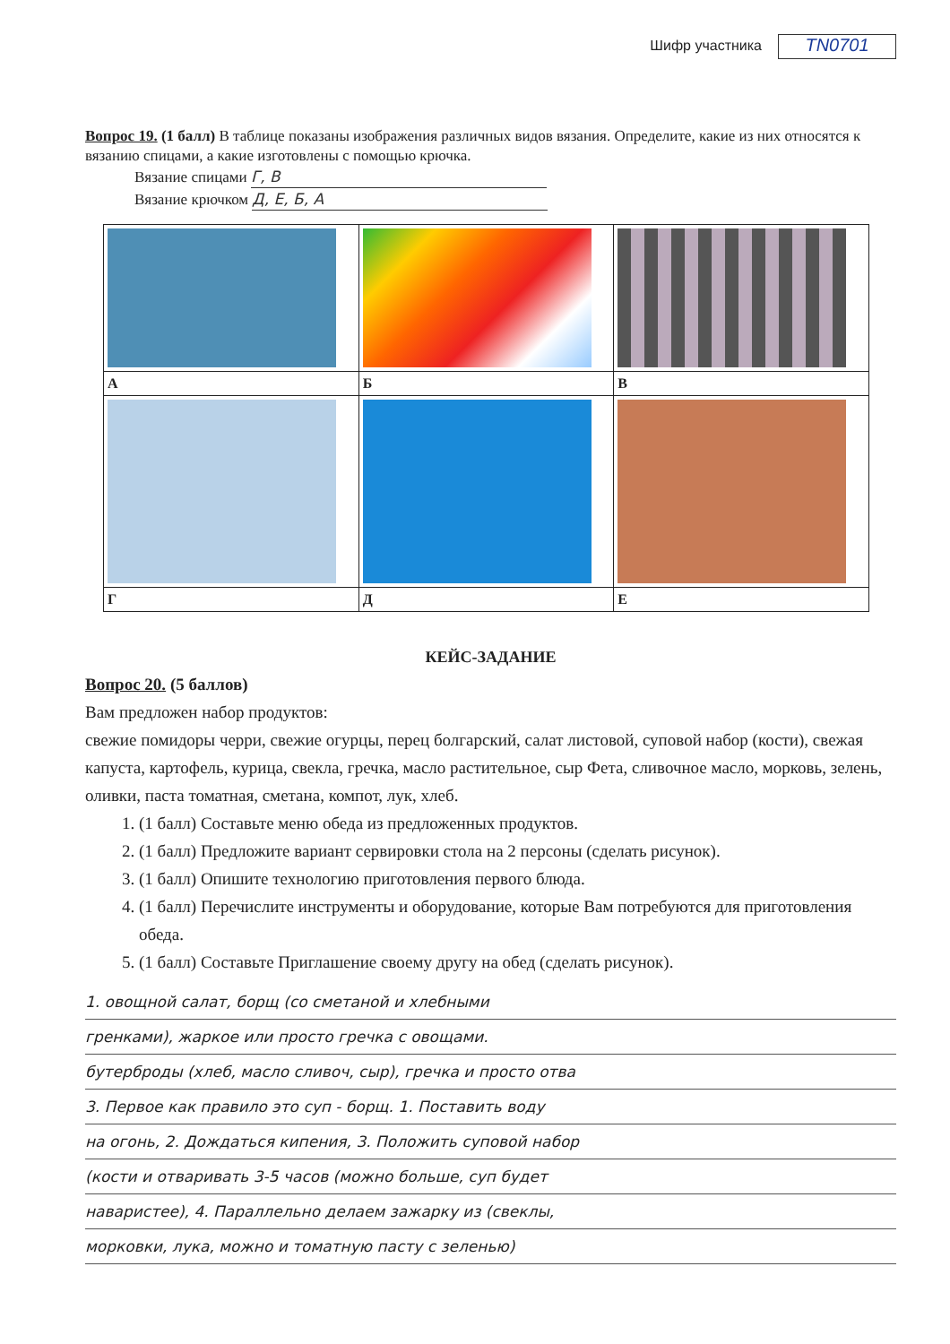Шифр участника TN0701
Вопрос 19. (1 балл) В таблице показаны изображения различных видов вязания. Определите, какие из них относятся к вязанию спицами, а какие изготовлены с помощью крючка.
Вязание спицами Г, В
Вязание крючком Д, Е, Б, А
| А | Б | В |
| Г | Д | Е |
КЕЙС-ЗАДАНИЕ
Вопрос 20. (5 баллов)
Вам предложен набор продуктов:
свежие помидоры черри, свежие огурцы, перец болгарский, салат листовой, суповой набор (кости), свежая капуста, картофель, курица, свекла, гречка, масло растительное, сыр Фета, сливочное масло, морковь, зелень, оливки, паста томатная, сметана, компот, лук, хлеб.
1. (1 балл) Составьте меню обеда из предложенных продуктов.
2. (1 балл) Предложите вариант сервировки стола на 2 персоны (сделать рисунок).
3. (1 балл) Опишите технологию приготовления первого блюда.
4. (1 балл) Перечислите инструменты и оборудование, которые Вам потребуются для приготовления обеда.
5. (1 балл) Составьте Приглашение своему другу на обед (сделать рисунок).
1. овощной салат, борщ (со сметаной и хлебными
гренками), жаркое или просто гречка с овощами.
бутерброды (хлеб, масло сливоч, сыр), гречка и просто отва
3. Первое как правило это суп - борщ. 1. Поставить воду
на огонь, 2. Дождаться кипения, 3. Положить суповой набор
(кости и отваривать 3-5 часов (можно больше, суп будет
наваристее), 4. Параллельно делаем зажарку из (свеклы,
морковки, лука, можно и томатную пасту с зеленью)